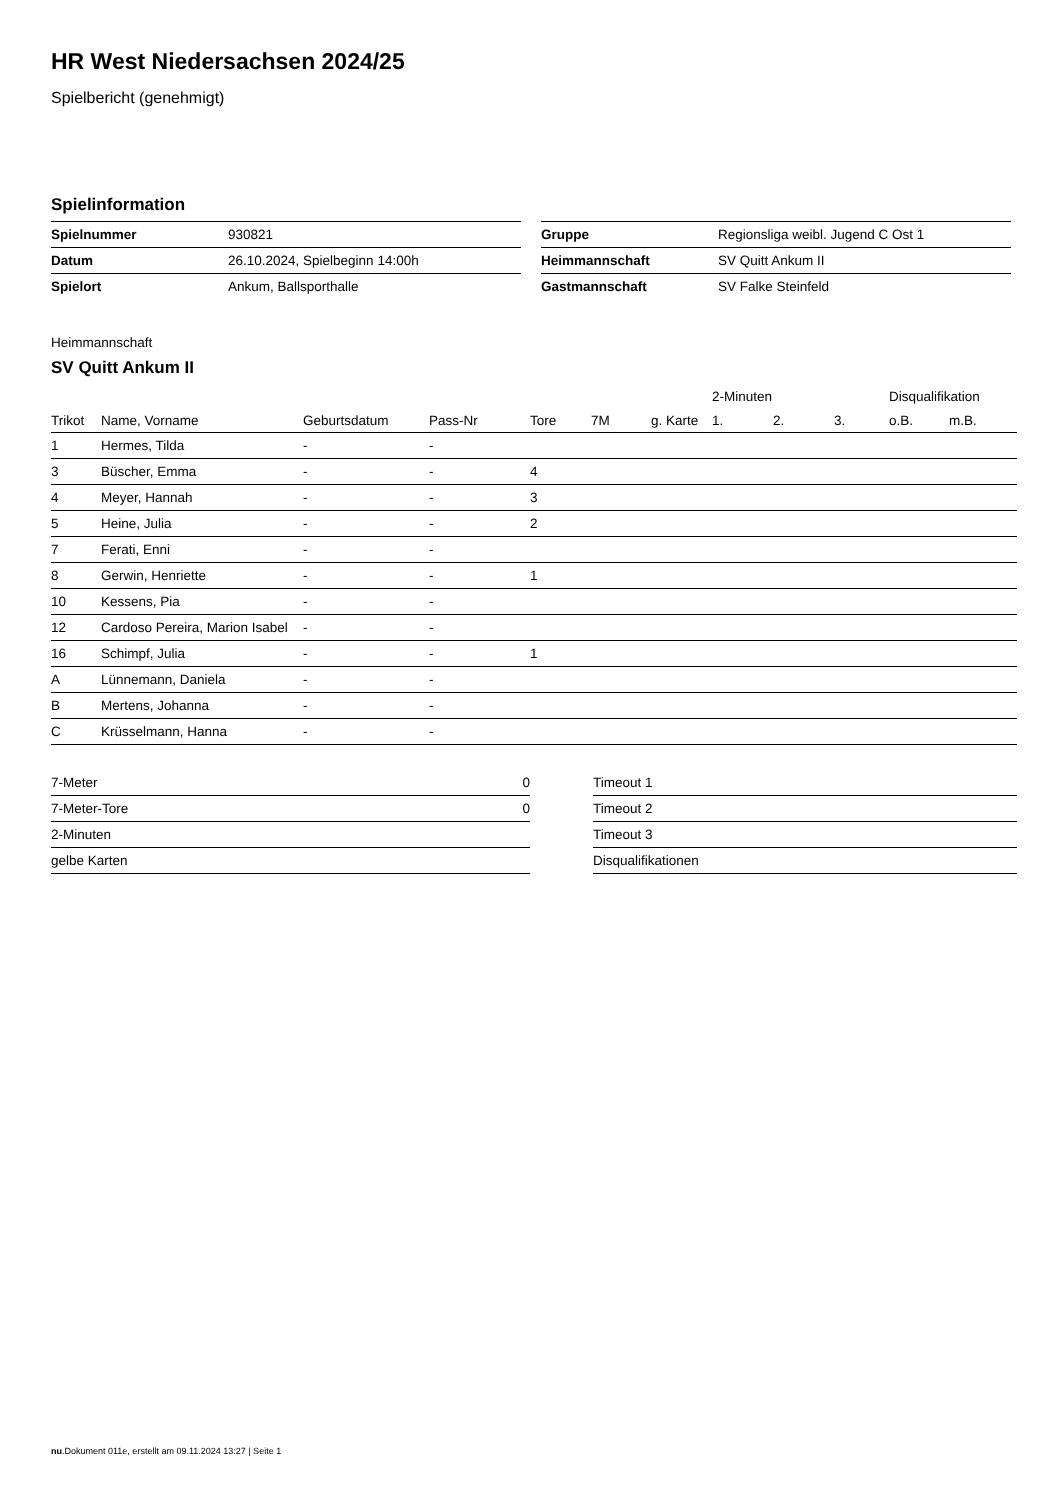HR West Niedersachsen 2024/25
Spielbericht (genehmigt)
Spielinformation
| Spielnummer | 930821 |
| Datum | 26.10.2024, Spielbeginn 14:00h |
| Spielort | Ankum, Ballsporthalle |
| Gruppe | Regionsliga weibl. Jugend C Ost 1 |
| Heimmannschaft | SV Quitt Ankum II |
| Gastmannschaft | SV Falke Steinfeld |
Heimmannschaft
SV Quitt Ankum II
| | | | | | | | 2-Minuten | | | Disqualifikation | |
| --- | --- | --- | --- | --- | --- | --- | --- | --- | --- | --- | --- |
| Trikot | Name, Vorname | Geburtsdatum | Pass-Nr | Tore | 7M | g. Karte | 1. | 2. | 3. | o.B. | m.B. |
| 1 | Hermes, Tilda | - | - | | | | | | | | |
| 3 | Büscher, Emma | - | - | 4 | | | | | | | |
| 4 | Meyer, Hannah | - | - | 3 | | | | | | | |
| 5 | Heine, Julia | - | - | 2 | | | | | | | |
| 7 | Ferati, Enni | - | - | | | | | | | | |
| 8 | Gerwin, Henriette | - | - | 1 | | | | | | | |
| 10 | Kessens, Pia | - | - | | | | | | | | |
| 12 | Cardoso Pereira, Marion Isabel | - | - | | | | | | | | |
| 16 | Schimpf, Julia | - | - | 1 | | | | | | | |
| A | Lünnemann, Daniela | - | - | | | | | | | | |
| B | Mertens, Johanna | - | - | | | | | | | | |
| C | Krüsselmann, Hanna | - | - | | | | | | | | |
| 7-Meter | 0 |
| 7-Meter-Tore | 0 |
| 2-Minuten | |
| gelbe Karten | |
| Timeout 1 |
| Timeout 2 |
| Timeout 3 |
| Disqualifikationen |
nu.Dokument 011e, erstellt am 09.11.2024 13:27 | Seite 1